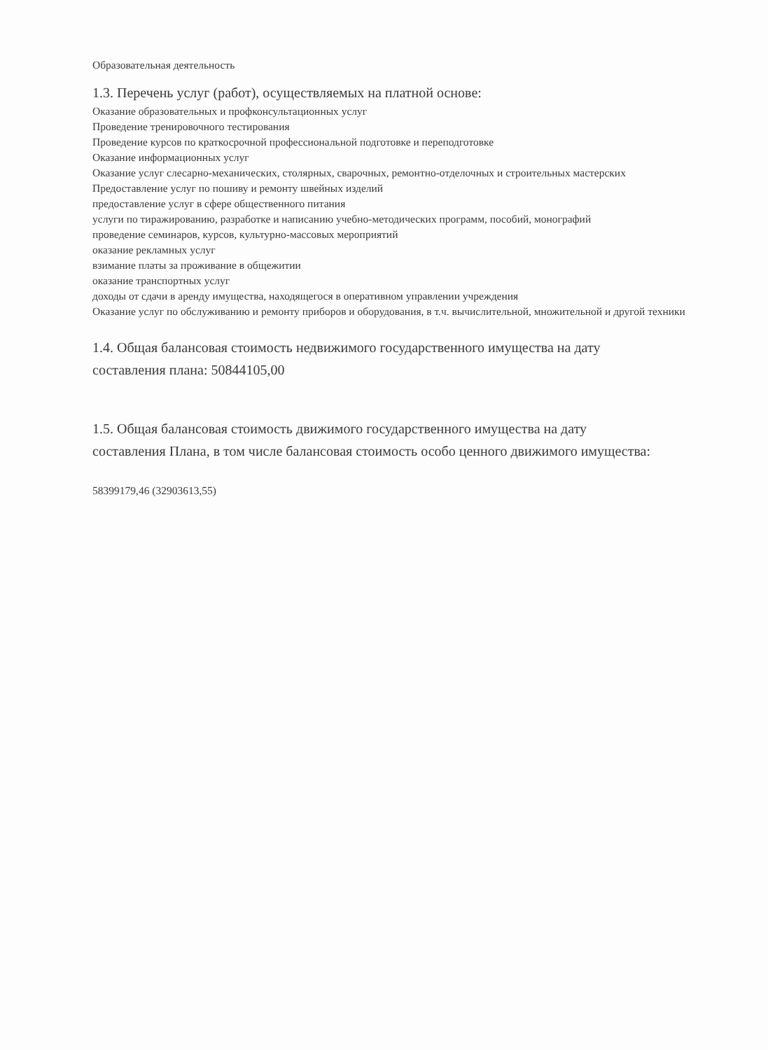Образовательная деятельность
1.3. Перечень услуг (работ), осуществляемых на платной основе:
Оказание образовательных и профконсультационных услуг
Проведение тренировочного тестирования
Проведение курсов по краткосрочной профессиональной подготовке и переподготовке
Оказание информационных услуг
Оказание услуг слесарно-механических, столярных, сварочных, ремонтно-отделочных и строительных мастерских
Предоставление услуг по пошиву и ремонту швейных изделий
предоставление услуг в сфере общественного питания
услуги по тиражированию, разработке и написанию учебно-методических программ, пособий, монографий
проведение семинаров, курсов, культурно-массовых мероприятий
оказание рекламных услуг
взимание платы за проживание в общежитии
оказание транспортных услуг
доходы от сдачи в аренду имущества, находящегося в оперативном управлении учреждения
Оказание услуг по обслуживанию и ремонту приборов и оборудования, в т.ч. вычислительной, множительной и другой техники
1.4. Общая балансовая стоимость недвижимого государственного имущества на дату
составления плана: 50844105,00
1.5. Общая балансовая стоимость движимого государственного имущества на дату
составления Плана, в том числе балансовая стоимость особо ценного движимого имущества:
58399179,46 (32903613,55)